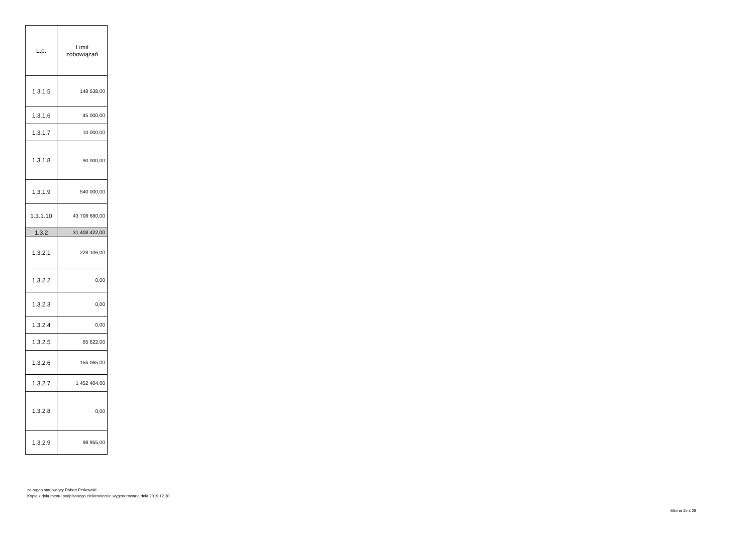| L.p. | Limit zobowiązań |
| --- | --- |
| 1.3.1.5 | 148 538,00 |
| 1.3.1.6 | 45 000,00 |
| 1.3.1.7 | 10 000,00 |
| 1.3.1.8 | 90 000,00 |
| 1.3.1.9 | 540 000,00 |
| 1.3.1.10 | 43 708 680,00 |
| 1.3.2 | 31 408 422,00 |
| 1.3.2.1 | 228 106,00 |
| 1.3.2.2 | 0,00 |
| 1.3.2.3 | 0,00 |
| 1.3.2.4 | 0,00 |
| 1.3.2.5 | 65 622,00 |
| 1.3.2.6 | 155 065,00 |
| 1.3.2.7 | 1 452 404,00 |
| 1.3.2.8 | 0,00 |
| 1.3.2.9 | 98 955,00 |
za organ stanowiący Robert Perkowski
Kopia z dokumentu podpisanego elektronicznie wygenerowana dnia 2019.12.30
Strona 15 z 28